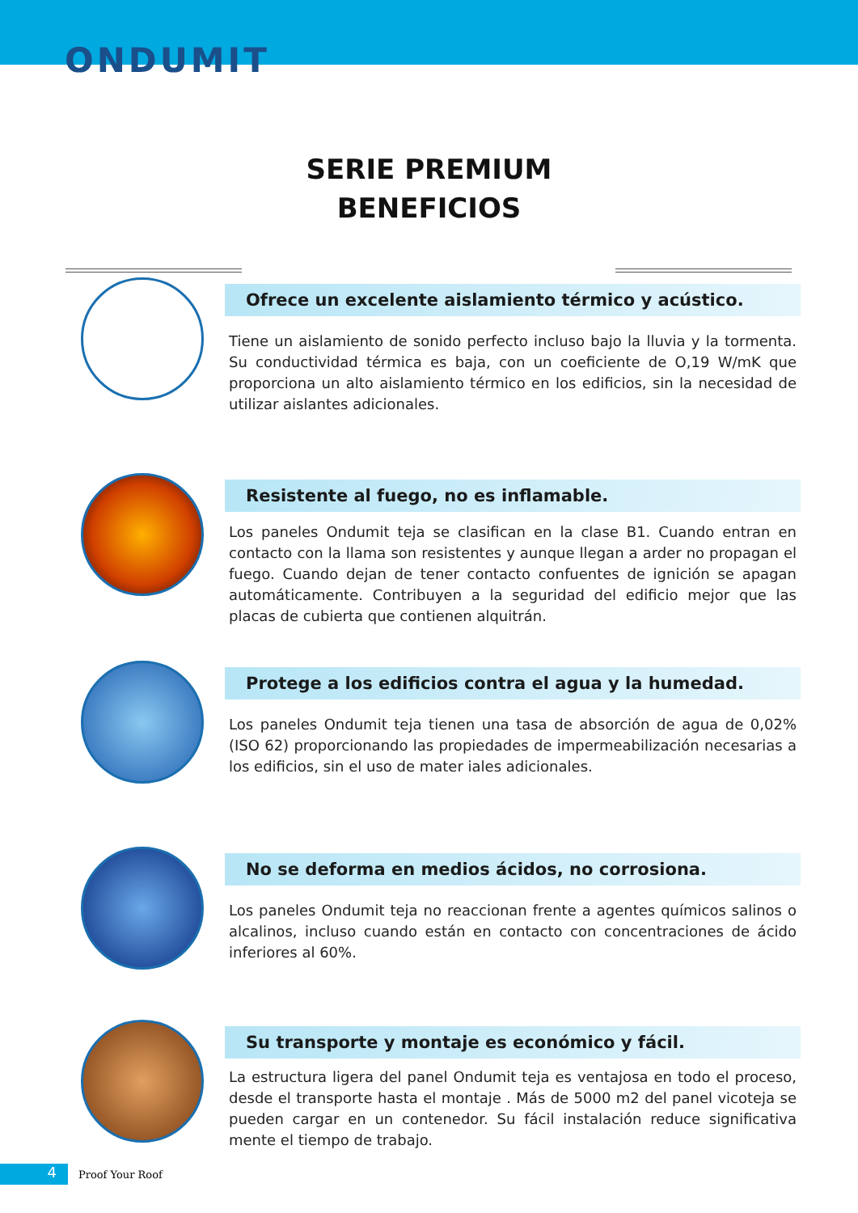ONDUMIT
SERIE PREMIUM
BENEFICIOS
Ofrece un excelente aislamiento térmico y acústico.
Tiene un aislamiento de sonido perfecto incluso bajo la lluvia y la tormenta. Su conductividad térmica es baja, con un coeficiente de O,19 W/mK que proporciona un alto aislamiento térmico en los edificios, sin la necesidad de utilizar aislantes adicionales.
Resistente al fuego, no es inflamable.
Los paneles Ondumit teja se clasifican en la clase B1. Cuando entran en contacto con la llama son resistentes y aunque llegan a arder no propagan el fuego. Cuando dejan de tener contacto confuentes de ignición se apagan automáticamente. Contribuyen a la seguridad del edificio mejor que las placas de cubierta que contienen alquitrán.
Protege a los edificios contra el agua y la humedad.
Los paneles Ondumit teja tienen una tasa de absorción de agua de 0,02% (ISO 62) proporcionando las propiedades de impermeabilización necesarias a los edificios, sin el uso de mater iales adicionales.
No se deforma en medios ácidos, no corrosiona.
Los paneles Ondumit teja no reaccionan frente a agentes químicos salinos o alcalinos, incluso cuando están en contacto con concentraciones de ácido inferiores al 60%.
Su transporte y montaje es económico y fácil.
La estructura ligera del panel Ondumit teja es ventajosa en todo el proceso, desde el transporte hasta el montaje . Más de 5000 m2 del panel vicoteja se pueden cargar en un contenedor. Su fácil instalación reduce significativa mente el tiempo de trabajo.
4
Proof Your Roof